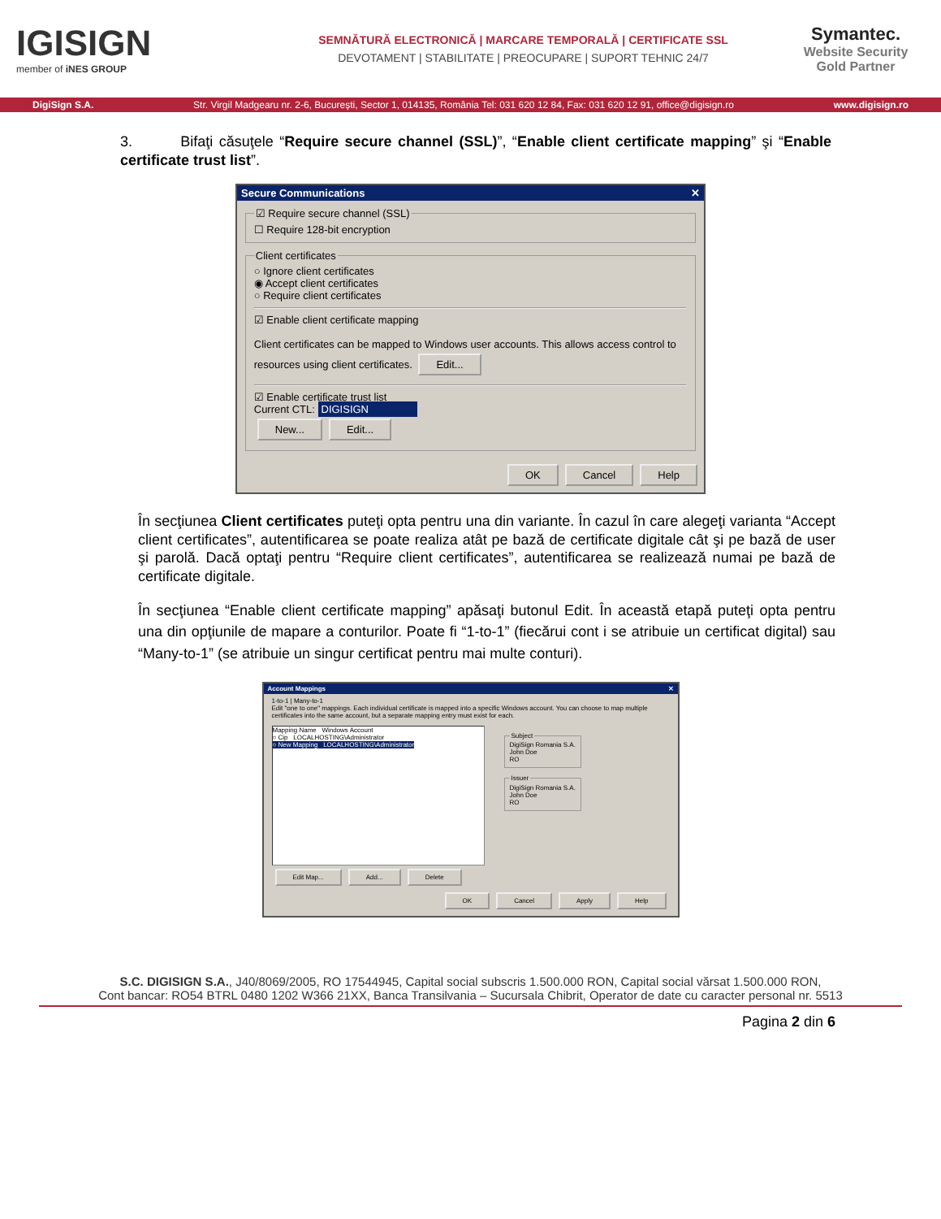IGISIGN
member of iNES GROUP
SEMNĂTURĂ ELECTRONICĂ | MARCARE TEMPORALĂ | CERTIFICATE SSL
DEVOTAMENT | STABILITATE | PREOCUPARE | SUPORT TEHNIC 24/7
Symantec.
Website Security
Gold Partner
DigiSign S.A. Str. Virgil Madgearu nr. 2-6, București, Sector 1, 014135, România Tel: 031 620 12 84, Fax: 031 620 12 91, office@digisign.ro www.digisign.ro
3. Bifaţi căsuţele “Require secure channel (SSL)”, “Enable client certificate mapping” şi “Enable certificate trust list”.
Secure Communications ✕
☑ Require secure channel (SSL)☐ Require 128-bit encryption Client certificates○ Ignore client certificates
◉ Accept client certificates
○ Require client certificates
☑ Enable client certificate mapping
Client certificates can be mapped to Windows user accounts. This allows access control to resources using client certificates. Edit...
☑ Enable certificate trust list
Current CTL: DIGISIGN
New... Edit...
OK Cancel Help
În secţiunea Client certificates puteţi opta pentru una din variante. În cazul în care alegeţi varianta “Accept client certificates”, autentificarea se poate realiza atât pe bază de certificate digitale cât şi pe bază de user şi parolă. Dacă optaţi pentru “Require client certificates”, autentificarea se realizează numai pe bază de certificate digitale.
În secţiunea “Enable client certificate mapping” apăsaţi butonul Edit. În această etapă puteţi opta pentru una din opţiunile de mapare a conturilor. Poate fi “1-to-1” (fiecărui cont i se atribuie un certificat digital) sau “Many-to-1” (se atribuie un singur certificat pentru mai multe conturi).
Account Mappings ✕
1-to-1 | Many-to-1
Edit "one to one" mappings. Each individual certificate is mapped into a specific Windows account. You can choose to map multiple certificates into the same account, but a separate mapping entry must exist for each.
Mapping Name Windows Account
○ Cip LOCALHOSTING\Administrator
○ New Mapping LOCALHOSTING\Administrator
SubjectDigiSign Romania S.A.
John Doe
RO IssuerDigiSign Romania S.A.
John Doe
RO
Edit Map... Add... Delete
OK Cancel Apply Help
S.C. DIGISIGN S.A., J40/8069/2005, RO 17544945, Capital social subscris 1.500.000 RON, Capital social vărsat 1.500.000 RON,
Cont bancar: RO54 BTRL 0480 1202 W366 21XX, Banca Transilvania – Sucursala Chibrit, Operator de date cu caracter personal nr. 5513
Pagina 2 din 6